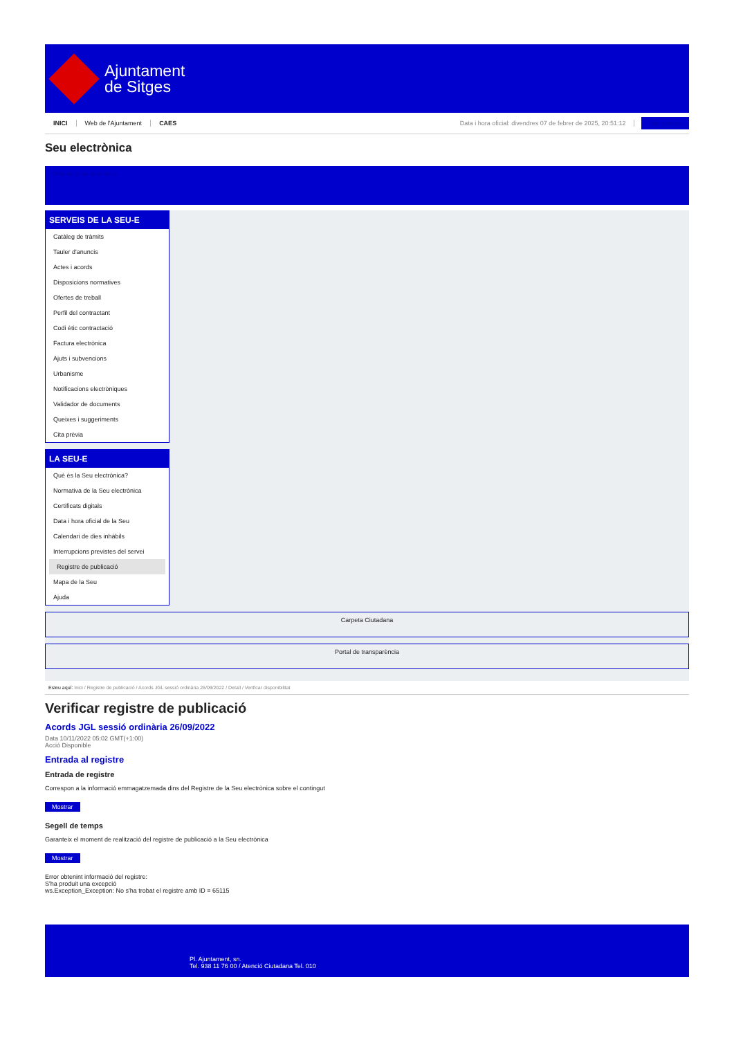Ajuntament
de Sitges
INICI Web de l'Ajuntament CAES Data i hora oficial: divendres 07 de febrer de 2025, 20:51:12 Sincronitza
Seu electrònica
Obtenir còpia autèntica
SERVEIS DE LA SEU-E
Catàleg de tràmits
Tauler d'anuncis
Actes i acords
Disposicions normatives
Ofertes de treball
Perfil del contractant
Codi ètic contractació
Factura electrònica
Ajuts i subvencions
Urbanisme
Notificacions electròniques
Validador de documents
Queixes i suggeriments
Cita prèvia
LA SEU-E
Què és la Seu electrònica?
Normativa de la Seu electrònica
Certificats digitals
Data i hora oficial de la Seu
Calendari de dies inhàbils
Interrupcions previstes del servei
Registre de publicació
Mapa de la Seu
Ajuda
Carpeta Ciutadana
Portal de transparència
Esteu aquí: Inici / Registre de publicació / Acords JGL sessió ordinària 26/09/2022 / Detall / Verificar disponibilitat
Verificar registre de publicació
Acords JGL sessió ordinària 26/09/2022
Data 10/11/2022 05:02 GMT(+1:00)
Acció Disponible
Entrada al registre
Entrada de registre
Correspon a la informació emmagatzemada dins del Registre de la Seu electrònica sobre el contingut
Mostrar
Segell de temps
Garanteix el moment de realització del registre de publicació a la Seu electrònica
Mostrar
Error obtenint informació del registre:
S'ha produit una excepció
ws.Exception_Exception: No s'ha trobat el registre amb ID = 65115
Pl. Ajuntament, sn.
Tel. 938 11 76 00 / Atenció Ciutadana Tel. 010